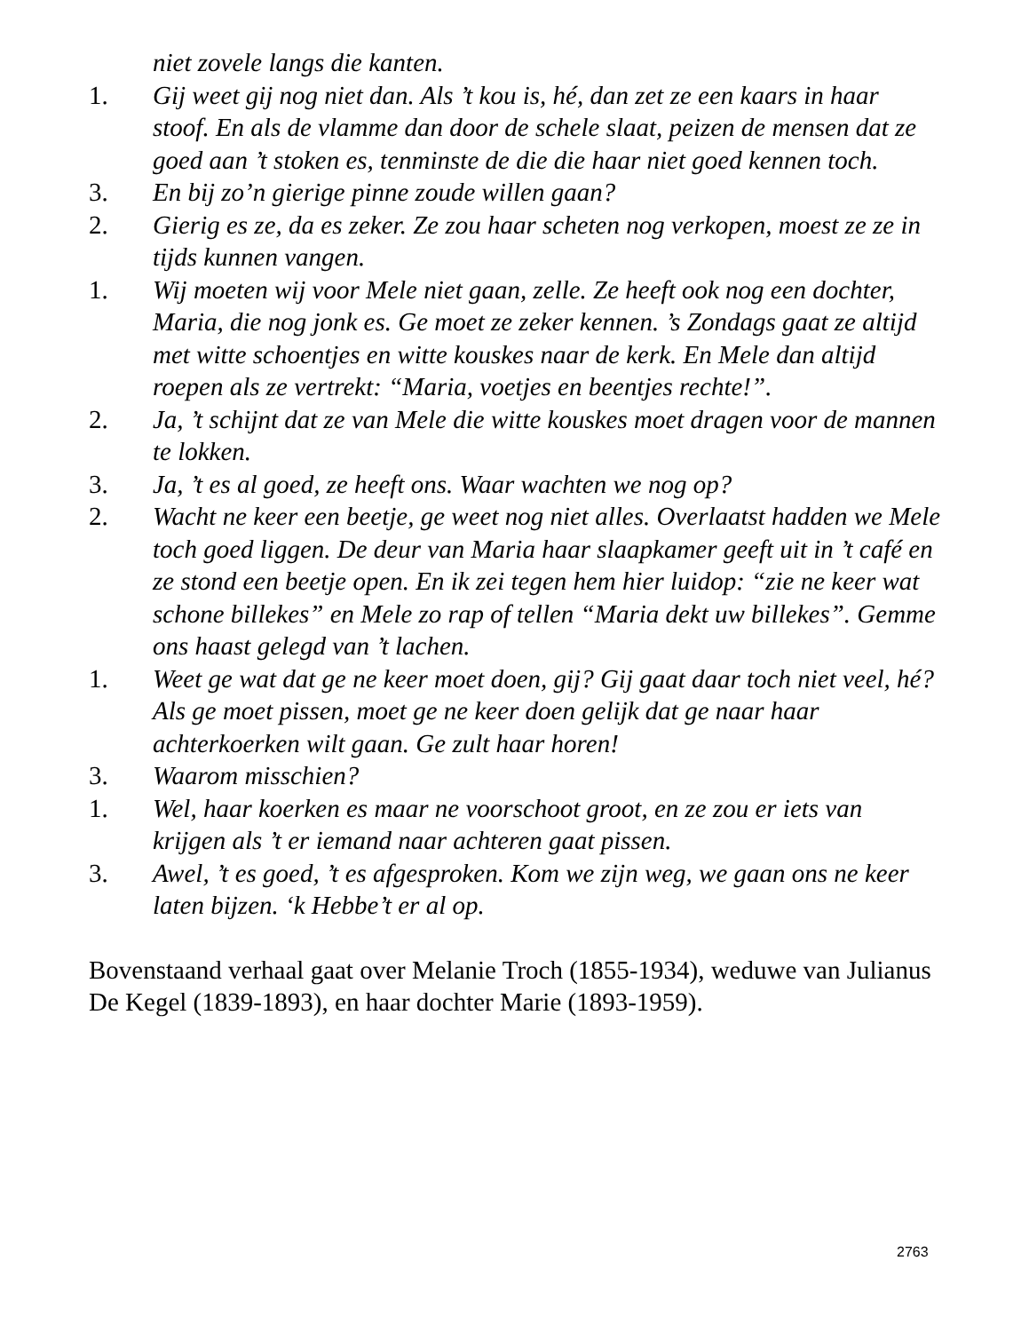niet zovele langs die kanten.
1. Gij weet gij nog niet dan. Als ’t kou is, hé, dan zet ze een kaars in haar stoof. En als de vlamme dan door de schele slaat, peizen de mensen dat ze goed aan ’t stoken es, tenminste de die die haar niet goed kennen toch.
3. En bij zo’n gierige pinne zoude willen gaan?
2. Gierig es ze, da es zeker. Ze zou haar scheten nog verkopen, moest ze ze in tijds kunnen vangen.
1. Wij moeten wij voor Mele niet gaan, zelle. Ze heeft ook nog een dochter, Maria, die nog jonk es. Ge moet ze zeker kennen. ’s Zondags gaat ze altijd met witte schoentjes en witte kouskes naar de kerk. En Mele dan altijd roepen als ze vertrekt: “Maria, voetjes en beentjes rechte!”.
2. Ja, ’t schijnt dat ze van Mele die witte kouskes moet dragen voor de mannen te lokken.
3. Ja, ’t es al goed, ze heeft ons. Waar wachten we nog op?
2. Wacht ne keer een beetje, ge weet nog niet alles. Overlaatst hadden we Mele toch goed liggen. De deur van Maria haar slaapkamer geeft uit in ’t café en ze stond een beetje open. En ik zei tegen hem hier luidop: “zie ne keer wat schone billekes” en Mele zo rap of tellen “Maria dekt uw billekes”. Gemme ons haast gelegd van ’t lachen.
1. Weet ge wat dat ge ne keer moet doen, gij? Gij gaat daar toch niet veel, hé? Als ge moet pissen, moet ge ne keer doen gelijk dat ge naar haar achterkoerken wilt gaan. Ge zult haar horen!
3. Waarom misschien?
1. Wel, haar koerken es maar ne voorschoot groot, en ze zou er iets van krijgen als ’t er iemand naar achteren gaat pissen.
3. Awel, ’t es goed, ’t es afgesproken. Kom we zijn weg, we gaan ons ne keer laten bijzen. ‘k Hebbe’t er al op.
Bovenstaand verhaal gaat over Melanie Troch (1855-1934), weduwe van Julianus De Kegel (1839-1893), en haar dochter Marie (1893-1959).
2763